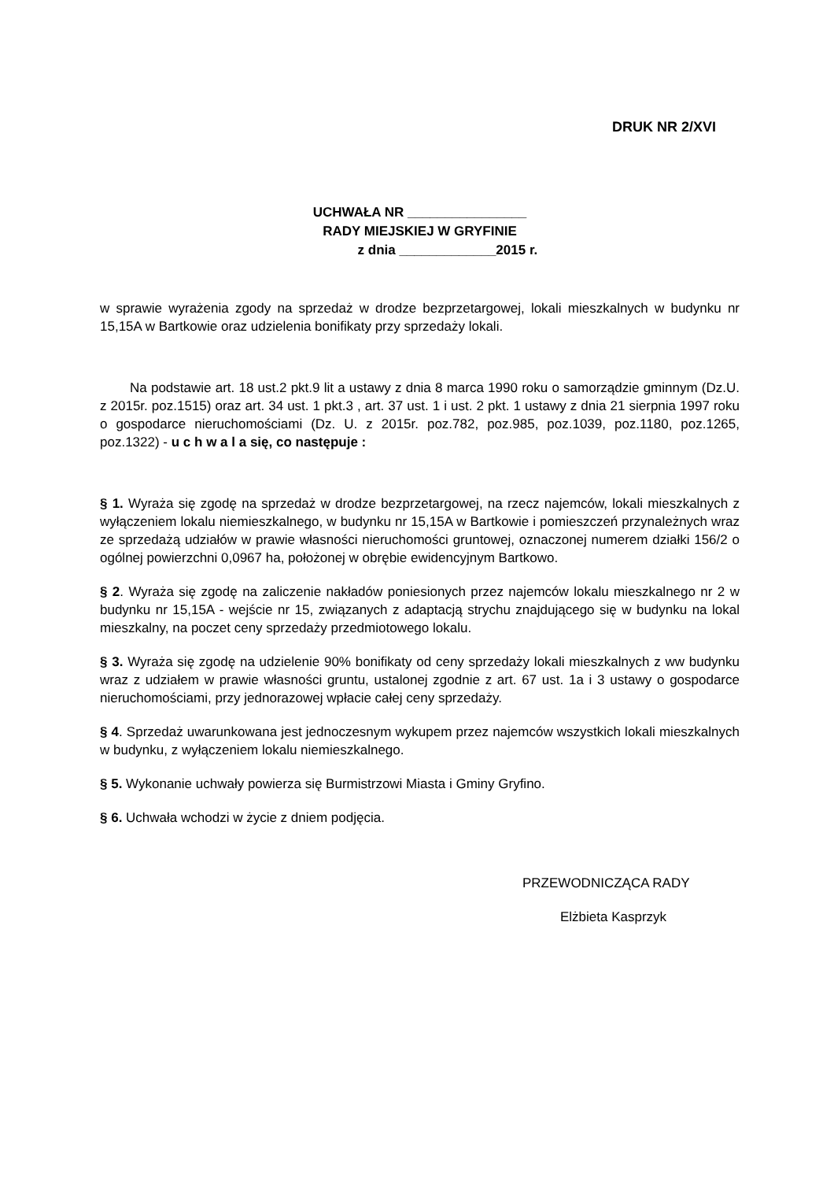DRUK NR 2/XVI
UCHWAŁA NR ________________
RADY MIEJSKIEJ W GRYFINIE
z dnia _____________2015 r.
w sprawie wyrażenia zgody na sprzedaż w drodze bezprzetargowej, lokali mieszkalnych w budynku nr 15,15A w Bartkowie oraz udzielenia bonifikaty przy sprzedaży lokali.
Na podstawie art. 18 ust.2 pkt.9 lit a ustawy z dnia 8 marca 1990 roku o samorządzie gminnym (Dz.U. z 2015r. poz.1515) oraz art. 34 ust. 1 pkt.3 , art. 37 ust. 1 i ust. 2 pkt. 1 ustawy z dnia 21 sierpnia 1997 roku o gospodarce nieruchomościami (Dz. U. z 2015r. poz.782, poz.985, poz.1039, poz.1180, poz.1265, poz.1322) - u c h w a l a się, co następuje :
§ 1. Wyraża się zgodę na sprzedaż w drodze bezprzetargowej, na rzecz najemców, lokali mieszkalnych z wyłączeniem lokalu niemieszkalnego, w budynku nr 15,15A w Bartkowie i pomieszczeń przynależnych wraz ze sprzedażą udziałów w prawie własności nieruchomości gruntowej, oznaczonej numerem działki 156/2 o ogólnej powierzchni 0,0967 ha, położonej w obrębie ewidencyjnym Bartkowo.
§ 2. Wyraża się zgodę na zaliczenie nakładów poniesionych przez najemców lokalu mieszkalnego nr 2 w budynku nr 15,15A - wejście nr 15, związanych z adaptacją strychu znajdującego się w budynku na lokal mieszkalny, na poczet ceny sprzedaży przedmiotowego lokalu.
§ 3. Wyraża się zgodę na udzielenie 90% bonifikaty od ceny sprzedaży lokali mieszkalnych z ww budynku wraz z udziałem w prawie własności gruntu, ustalonej zgodnie z art. 67 ust. 1a i 3 ustawy o gospodarce nieruchomościami, przy jednorazowej wpłacie całej ceny sprzedaży.
§ 4. Sprzedaż uwarunkowana jest jednoczesnym wykupem przez najemców wszystkich lokali mieszkalnych w budynku, z wyłączeniem lokalu niemieszkalnego.
§ 5. Wykonanie uchwały powierza się Burmistrzowi Miasta i Gminy Gryfino.
§ 6. Uchwała wchodzi w życie z dniem podjęcia.
PRZEWODNICZĄCA RADY
Elżbieta Kasprzyk